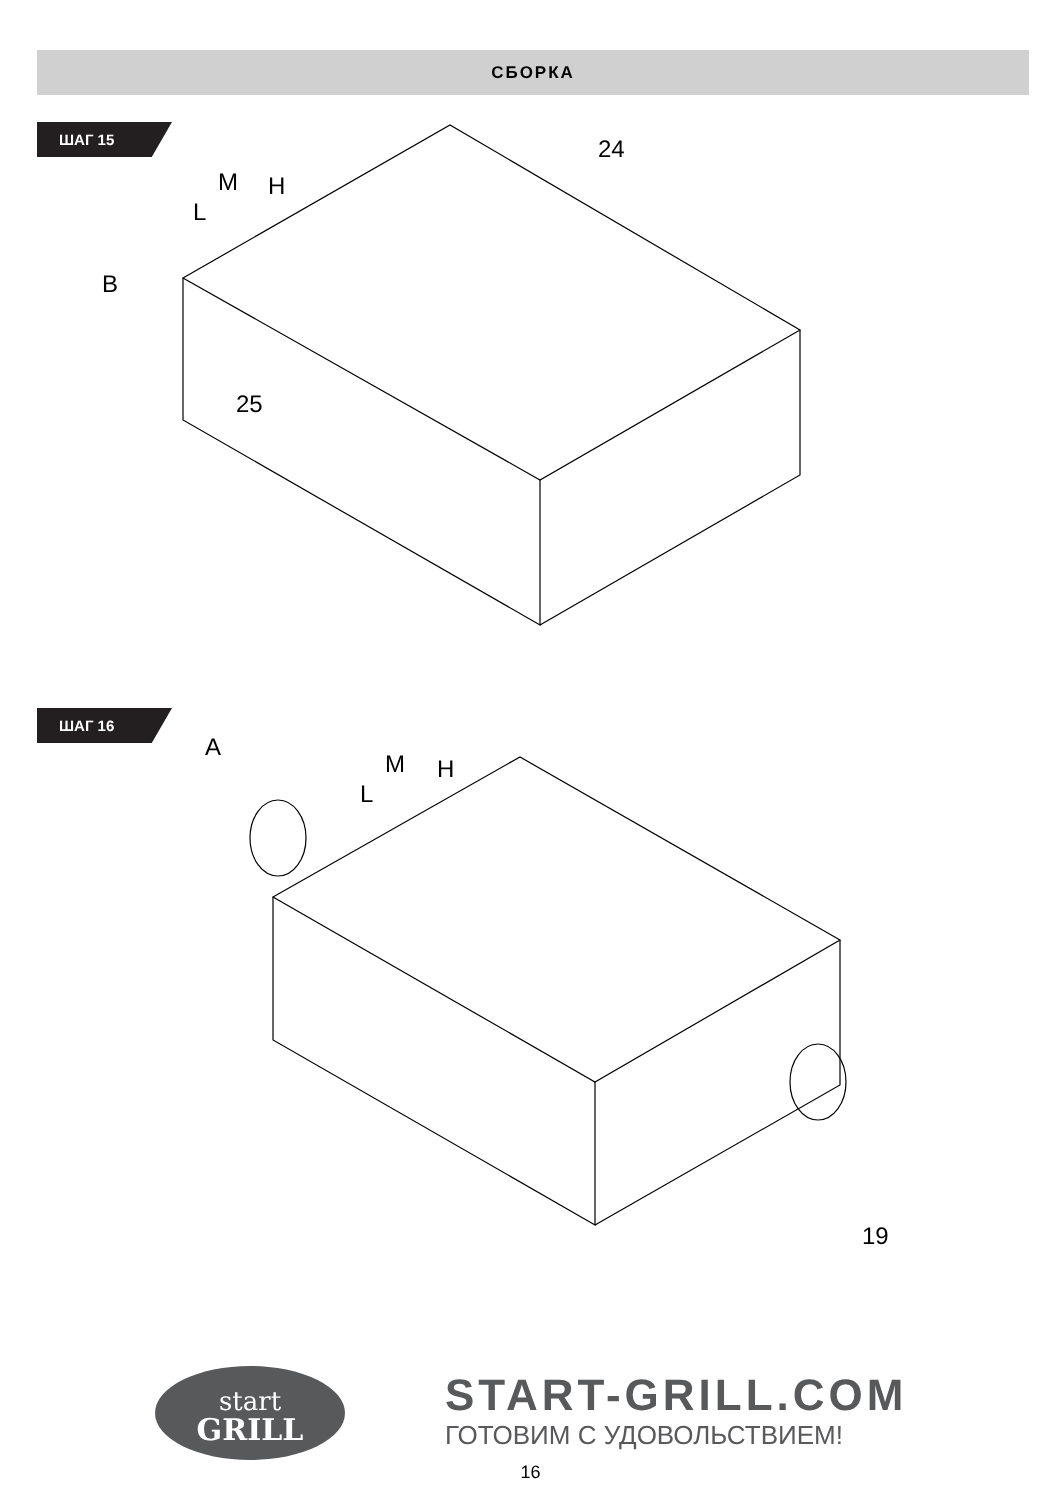СБОРКА
ШАГ 15
24
M H
L
B
25
ШАГ 16
A
M H
L
19
start
GRILL
START-GRILL.COM
ГОТОВИМ С УДОВОЛЬСТВИЕМ!
16